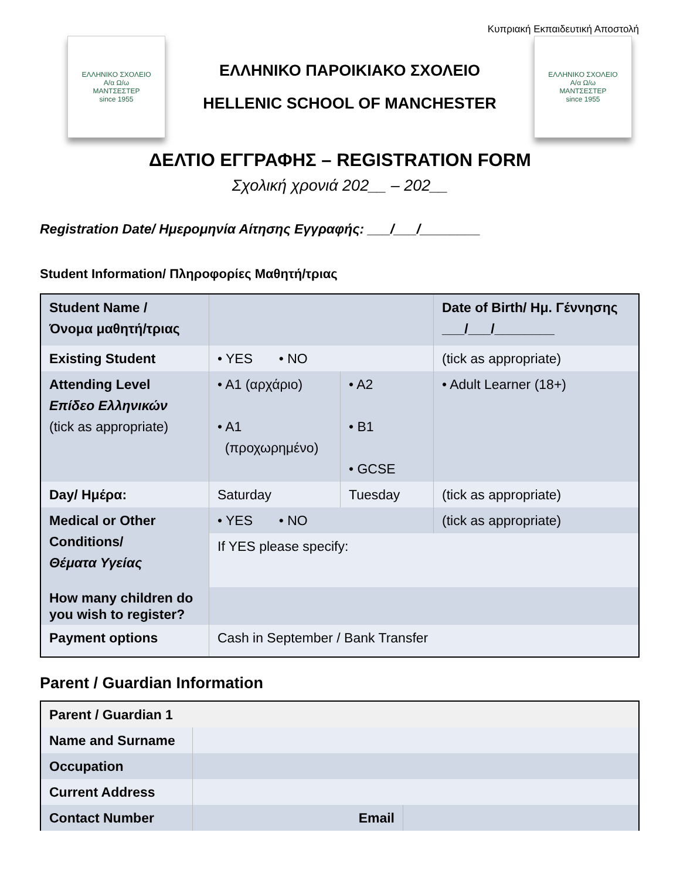Κυπριακή Εκπαιδευτική Αποστολή
ΕΛΛΗΝΙΚΟ ΣΧΟΛΕΙΟ
Α/α Ω/ω
ΜΑΝΤΣΕΣΤΕΡ
since 1955
ΕΛΛΗΝΙΚΟ ΠΑΡΟΙΚΙΑΚΟ ΣΧΟΛΕΙΟ
HELLENIC SCHOOL OF MANCHESTER
ΕΛΛΗΝΙΚΟ ΣΧΟΛΕΙΟ
Α/α Ω/ω
ΜΑΝΤΣΕΣΤΕΡ
since 1955
ΔΕΛΤΙΟ ΕΓΓΡΑΦΗΣ – REGISTRATION FORM
Σχολική χρονιά 202__ – 202__
Registration Date/ Ημερομηνία Αίτησης Εγγραφής: ___/___/________
Student Information/ Πληροφορίες Μαθητή/τριας
| Student Name / Όνομα μαθητή/τριας | | | Date of Birth/ Ημ. Γέννησης ___/___/________ |
| Existing Student | • YES • NO | | (tick as appropriate) |
| Attending Level Επίδεο Ελληνικών (tick as appropriate) | • A1 (αρχάριο) • A1 (προχωρημένο) | • A2 • B1 • GCSE | • Adult Learner (18+) |
| Day/ Ημέρα: | Saturday | Tuesday | (tick as appropriate) |
| Medical or Other Conditions/ Θέματα Υγείας | • YES • NO | | (tick as appropriate) |
| | If YES please specify: | | |
| How many children do you wish to register? | | | |
| Payment options | Cash in September / Bank Transfer | | |
Parent / Guardian Information
| Parent / Guardian 1 | | |
| Name and Surname | | |
| Occupation | | |
| Current Address | | |
| Contact Number | Email | |